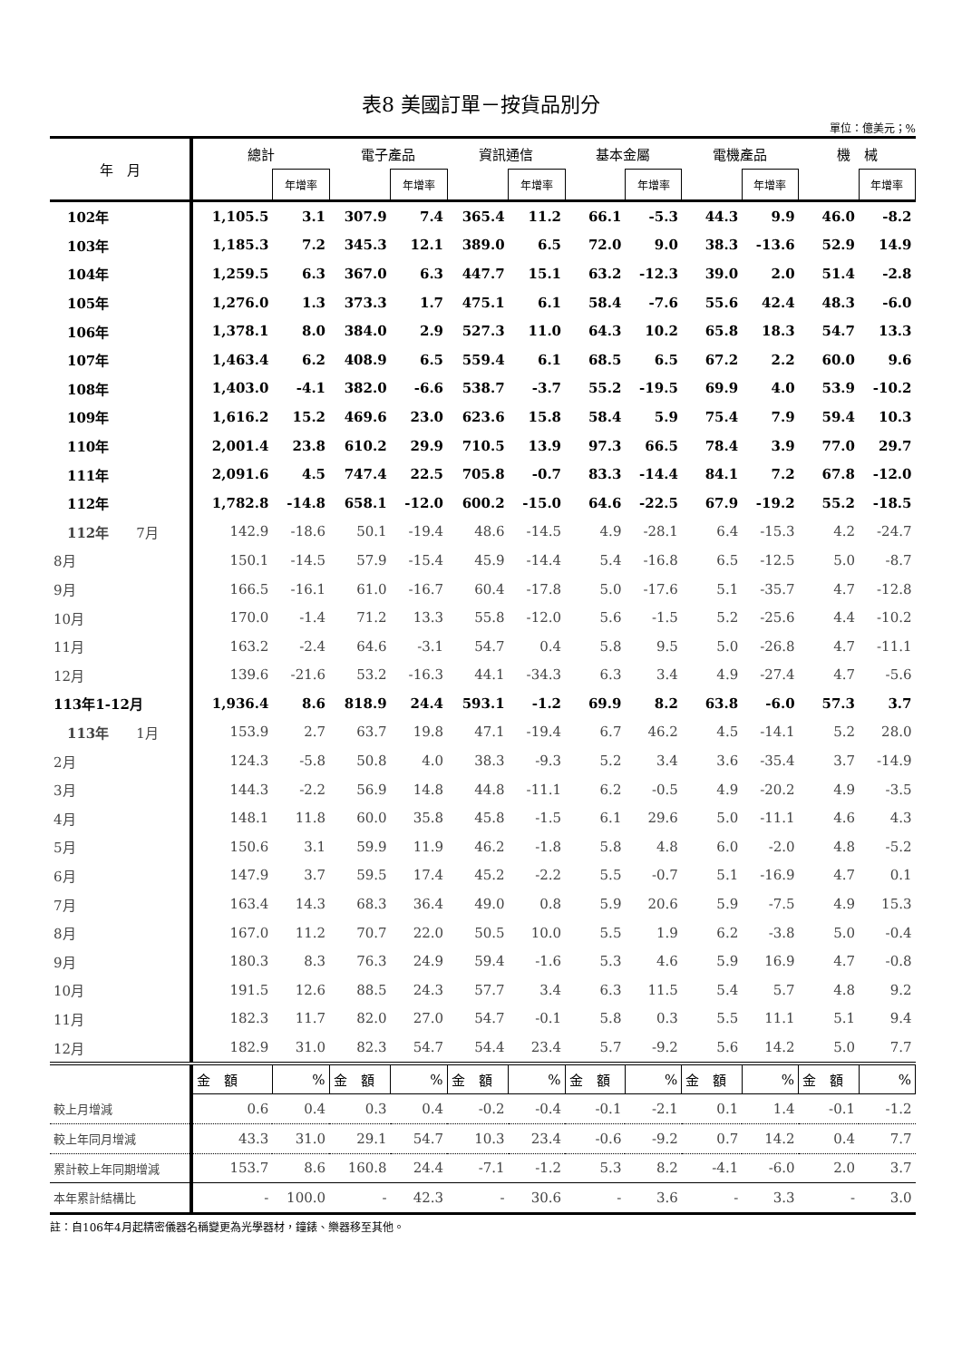表8 美國訂單－按貨品別分
單位：億美元；%
| 年 月 | 總計 | | 電子產品 | | 資訊通信 | | 基本金屬 | | 電機產品 | | 機 械 | |
| --- | --- | --- | --- | --- | --- | --- | --- | --- | --- | --- | --- | --- |
| | | 年增率 | | 年增率 | | 年增率 | | 年增率 | | 年增率 | | 年增率 |
| 102年 | 1,105.5 | 3.1 | 307.9 | 7.4 | 365.4 | 11.2 | 66.1 | -5.3 | 44.3 | 9.9 | 46.0 | -8.2 |
| 103年 | 1,185.3 | 7.2 | 345.3 | 12.1 | 389.0 | 6.5 | 72.0 | 9.0 | 38.3 | -13.6 | 52.9 | 14.9 |
| 104年 | 1,259.5 | 6.3 | 367.0 | 6.3 | 447.7 | 15.1 | 63.2 | -12.3 | 39.0 | 2.0 | 51.4 | -2.8 |
| 105年 | 1,276.0 | 1.3 | 373.3 | 1.7 | 475.1 | 6.1 | 58.4 | -7.6 | 55.6 | 42.4 | 48.3 | -6.0 |
| 106年 | 1,378.1 | 8.0 | 384.0 | 2.9 | 527.3 | 11.0 | 64.3 | 10.2 | 65.8 | 18.3 | 54.7 | 13.3 |
| 107年 | 1,463.4 | 6.2 | 408.9 | 6.5 | 559.4 | 6.1 | 68.5 | 6.5 | 67.2 | 2.2 | 60.0 | 9.6 |
| 108年 | 1,403.0 | -4.1 | 382.0 | -6.6 | 538.7 | -3.7 | 55.2 | -19.5 | 69.9 | 4.0 | 53.9 | -10.2 |
| 109年 | 1,616.2 | 15.2 | 469.6 | 23.0 | 623.6 | 15.8 | 58.4 | 5.9 | 75.4 | 7.9 | 59.4 | 10.3 |
| 110年 | 2,001.4 | 23.8 | 610.2 | 29.9 | 710.5 | 13.9 | 97.3 | 66.5 | 78.4 | 3.9 | 77.0 | 29.7 |
| 111年 | 2,091.6 | 4.5 | 747.4 | 22.5 | 705.8 | -0.7 | 83.3 | -14.4 | 84.1 | 7.2 | 67.8 | -12.0 |
| 112年 | 1,782.8 | -14.8 | 658.1 | -12.0 | 600.2 | -15.0 | 64.6 | -22.5 | 67.9 | -19.2 | 55.2 | -18.5 |
| 112年 7月 | 142.9 | -18.6 | 50.1 | -19.4 | 48.6 | -14.5 | 4.9 | -28.1 | 6.4 | -15.3 | 4.2 | -24.7 |
| 8月 | 150.1 | -14.5 | 57.9 | -15.4 | 45.9 | -14.4 | 5.4 | -16.8 | 6.5 | -12.5 | 5.0 | -8.7 |
| 9月 | 166.5 | -16.1 | 61.0 | -16.7 | 60.4 | -17.8 | 5.0 | -17.6 | 5.1 | -35.7 | 4.7 | -12.8 |
| 10月 | 170.0 | -1.4 | 71.2 | 13.3 | 55.8 | -12.0 | 5.6 | -1.5 | 5.2 | -25.6 | 4.4 | -10.2 |
| 11月 | 163.2 | -2.4 | 64.6 | -3.1 | 54.7 | 0.4 | 5.8 | 9.5 | 5.0 | -26.8 | 4.7 | -11.1 |
| 12月 | 139.6 | -21.6 | 53.2 | -16.3 | 44.1 | -34.3 | 6.3 | 3.4 | 4.9 | -27.4 | 4.7 | -5.6 |
| 113年1-12月 | 1,936.4 | 8.6 | 818.9 | 24.4 | 593.1 | -1.2 | 69.9 | 8.2 | 63.8 | -6.0 | 57.3 | 3.7 |
| 113年 1月 | 153.9 | 2.7 | 63.7 | 19.8 | 47.1 | -19.4 | 6.7 | 46.2 | 4.5 | -14.1 | 5.2 | 28.0 |
| 2月 | 124.3 | -5.8 | 50.8 | 4.0 | 38.3 | -9.3 | 5.2 | 3.4 | 3.6 | -35.4 | 3.7 | -14.9 |
| 3月 | 144.3 | -2.2 | 56.9 | 14.8 | 44.8 | -11.1 | 6.2 | -0.5 | 4.9 | -20.2 | 4.9 | -3.5 |
| 4月 | 148.1 | 11.8 | 60.0 | 35.8 | 45.8 | -1.5 | 6.1 | 29.6 | 5.0 | -11.1 | 4.6 | 4.3 |
| 5月 | 150.6 | 3.1 | 59.9 | 11.9 | 46.2 | -1.8 | 5.8 | 4.8 | 6.0 | -2.0 | 4.8 | -5.2 |
| 6月 | 147.9 | 3.7 | 59.5 | 17.4 | 45.2 | -2.2 | 5.5 | -0.7 | 5.1 | -16.9 | 4.7 | 0.1 |
| 7月 | 163.4 | 14.3 | 68.3 | 36.4 | 49.0 | 0.8 | 5.9 | 20.6 | 5.9 | -7.5 | 4.9 | 15.3 |
| 8月 | 167.0 | 11.2 | 70.7 | 22.0 | 50.5 | 10.0 | 5.5 | 1.9 | 6.2 | -3.8 | 5.0 | -0.4 |
| 9月 | 180.3 | 8.3 | 76.3 | 24.9 | 59.4 | -1.6 | 5.3 | 4.6 | 5.9 | 16.9 | 4.7 | -0.8 |
| 10月 | 191.5 | 12.6 | 88.5 | 24.3 | 57.7 | 3.4 | 6.3 | 11.5 | 5.4 | 5.7 | 4.8 | 9.2 |
| 11月 | 182.3 | 11.7 | 82.0 | 27.0 | 54.7 | -0.1 | 5.8 | 0.3 | 5.5 | 11.1 | 5.1 | 9.4 |
| 12月 | 182.9 | 31.0 | 82.3 | 54.7 | 54.4 | 23.4 | 5.7 | -9.2 | 5.6 | 14.2 | 5.0 | 7.7 |
| | 金 額 | % | 金 額 | % | 金 額 | % | 金 額 | % | 金 額 | % | 金 額 | % |
| 較上月增減 | 0.6 | 0.4 | 0.3 | 0.4 | -0.2 | -0.4 | -0.1 | -2.1 | 0.1 | 1.4 | -0.1 | -1.2 |
| 較上年同月增減 | 43.3 | 31.0 | 29.1 | 54.7 | 10.3 | 23.4 | -0.6 | -9.2 | 0.7 | 14.2 | 0.4 | 7.7 |
| 累計較上年同期增減 | 153.7 | 8.6 | 160.8 | 24.4 | -7.1 | -1.2 | 5.3 | 8.2 | -4.1 | -6.0 | 2.0 | 3.7 |
| 本年累計結構比 | - | 100.0 | - | 42.3 | - | 30.6 | - | 3.6 | - | 3.3 | - | 3.0 |
註：自106年4月起精密儀器名稱變更為光學器材，鐘錶、樂器移至其他。